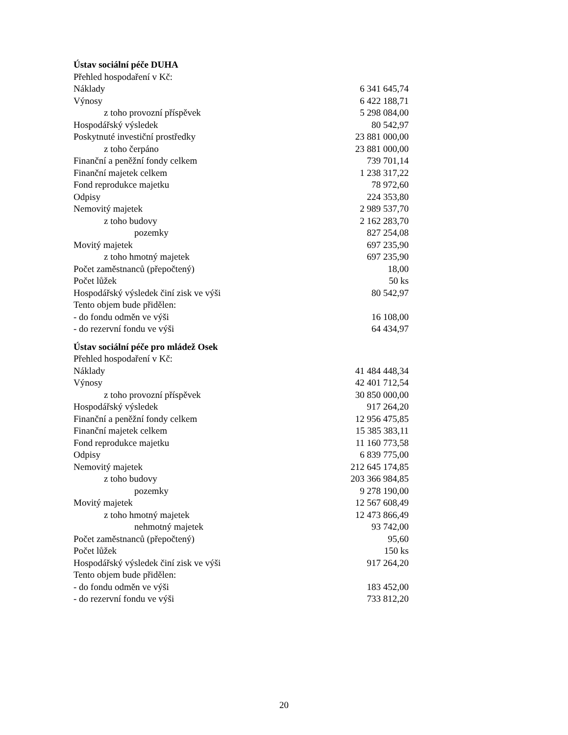Ústav sociální péče DUHA
| Přehled hospodaření v Kč: | |
| Náklady | 6 341 645,74 |
| Výnosy | 6 422 188,71 |
| z toho provozní příspěvek | 5 298 084,00 |
| Hospodářský výsledek | 80 542,97 |
| Poskytnuté investiční prostředky | 23 881 000,00 |
| z toho čerpáno | 23 881 000,00 |
| Finanční a peněžní fondy celkem | 739 701,14 |
| Finanční majetek celkem | 1 238 317,22 |
| Fond reprodukce majetku | 78 972,60 |
| Odpisy | 224 353,80 |
| Nemovitý majetek | 2 989 537,70 |
| z toho budovy | 2 162 283,70 |
| pozemky | 827 254,08 |
| Movitý majetek | 697 235,90 |
| z toho hmotný majetek | 697 235,90 |
| Počet zaměstnanců (přepočtený) | 18,00 |
| Počet lůžek | 50 ks |
| Hospodářský výsledek činí zisk ve výši | 80 542,97 |
| Tento objem bude přidělen: | |
| - do fondu odměn ve výši | 16 108,00 |
| - do rezervní fondu ve výši | 64 434,97 |
Ústav sociální péče pro mládež Osek
| Přehled hospodaření v Kč: | |
| Náklady | 41 484 448,34 |
| Výnosy | 42 401 712,54 |
| z toho provozní příspěvek | 30 850 000,00 |
| Hospodářský výsledek | 917 264,20 |
| Finanční a peněžní fondy celkem | 12 956 475,85 |
| Finanční majetek celkem | 15 385 383,11 |
| Fond reprodukce majetku | 11 160 773,58 |
| Odpisy | 6 839 775,00 |
| Nemovitý majetek | 212 645 174,85 |
| z toho budovy | 203 366 984,85 |
| pozemky | 9 278 190,00 |
| Movitý majetek | 12 567 608,49 |
| z toho hmotný majetek | 12 473 866,49 |
| nehmotný majetek | 93 742,00 |
| Počet zaměstnanců (přepočtený) | 95,60 |
| Počet lůžek | 150 ks |
| Hospodářský výsledek činí zisk ve výši | 917 264,20 |
| Tento objem bude přidělen: | |
| - do fondu odměn ve výši | 183 452,00 |
| - do rezervní fondu ve výši | 733 812,20 |
20